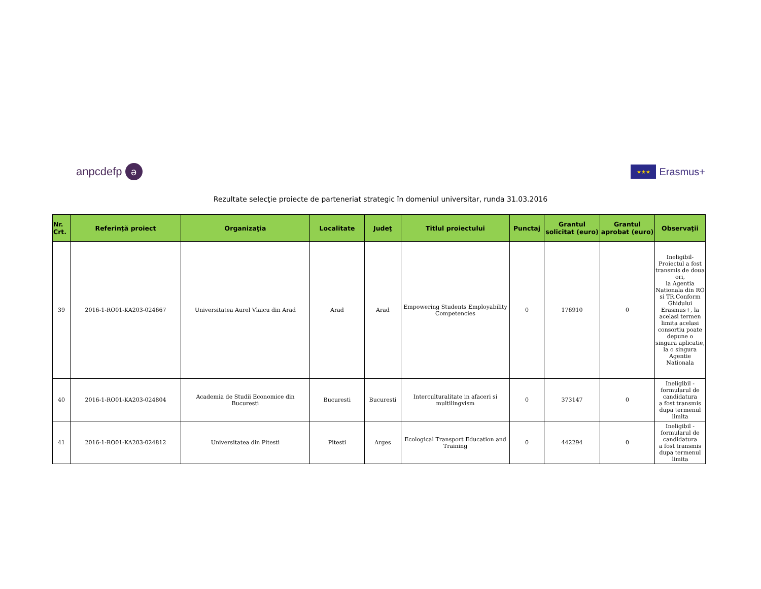anpcdefp ə
★★★ Erasmus+
Rezultate selecţie proiecte de parteneriat strategic în domeniul universitar, runda 31.03.2016
| Nr. Crt. | Referinţă proiect | Organizaţia | Localitate | Judeţ | Titlul proiectului | Punctaj | Grantul solicitat (euro) | Grantul aprobat (euro) | Observaţii |
| --- | --- | --- | --- | --- | --- | --- | --- | --- | --- |
| 39 | 2016-1-RO01-KA203-024667 | Universitatea Aurel Vlaicu din Arad | Arad | Arad | Empowering Students Employability Competencies | 0 | 176910 | 0 | Ineligibil-Proiectul a fost transmis de doua ori, la Agentia Nationala din RO si TR.Conform Ghidului Erasmus+, la acelasi termen limita acelasi consortiu poate depune o singura aplicatie, la o singura Agentie Nationala |
| 40 | 2016-1-RO01-KA203-024804 | Academia de Studii Economice din Bucuresti | Bucuresti | Bucuresti | Interculturalitate in afaceri si multilingvism | 0 | 373147 | 0 | Ineligibil - formularul de candidatura a fost transmis dupa termenul limita |
| 41 | 2016-1-RO01-KA203-024812 | Universitatea din Pitesti | Pitesti | Arges | Ecological Transport Education and Training | 0 | 442294 | 0 | Ineligibil - formularul de candidatura a fost transmis dupa termenul limita |